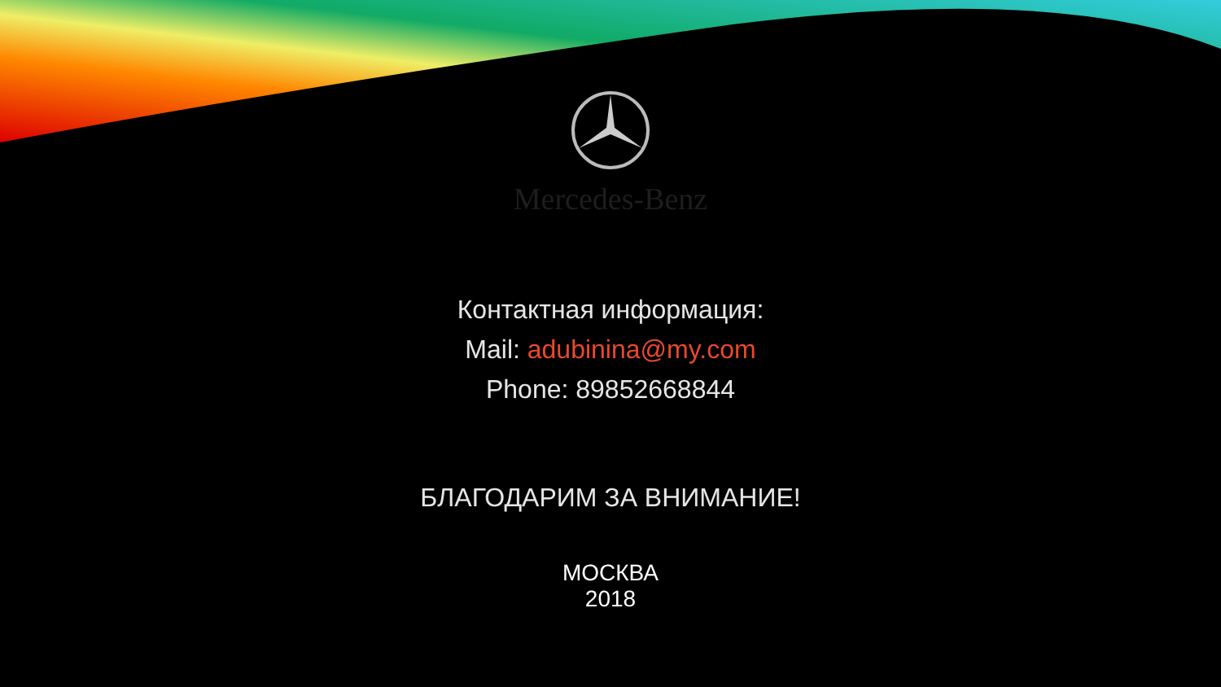Mercedes-Benz
Контактная информация:
Mail: adubinina@my.com
Phone: 89852668844
БЛАГОДАРИМ ЗА ВНИМАНИЕ!
МОСКВА
2018